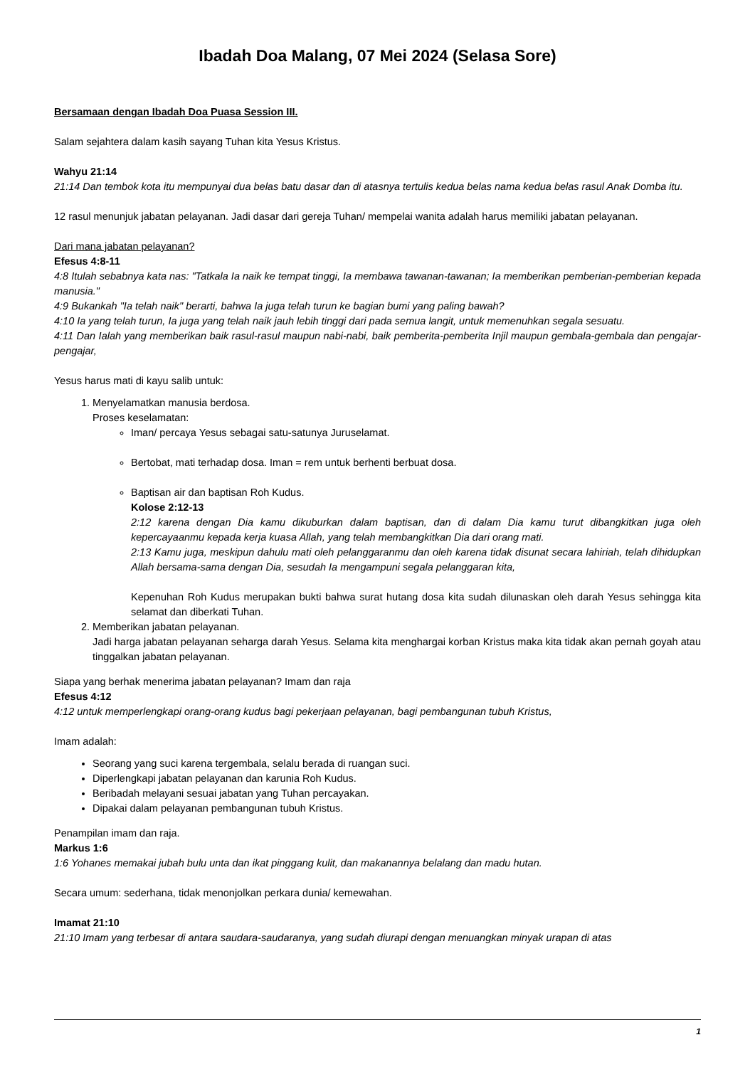Ibadah Doa Malang, 07 Mei 2024 (Selasa Sore)
Bersamaan dengan Ibadah Doa Puasa Session III.
Salam sejahtera dalam kasih sayang Tuhan kita Yesus Kristus.
Wahyu 21:14
21:14 Dan tembok kota itu mempunyai dua belas batu dasar dan di atasnya tertulis kedua belas nama kedua belas rasul Anak Domba itu.
12 rasul menunjuk jabatan pelayanan. Jadi dasar dari gereja Tuhan/ mempelai wanita adalah harus memiliki jabatan pelayanan.
Dari mana jabatan pelayanan?
Efesus 4:8-11
4:8 Itulah sebabnya kata nas: "Tatkala Ia naik ke tempat tinggi, Ia membawa tawanan-tawanan; Ia memberikan pemberian-pemberian kepada manusia."
4:9 Bukankah "Ia telah naik" berarti, bahwa Ia juga telah turun ke bagian bumi yang paling bawah?
4:10 Ia yang telah turun, Ia juga yang telah naik jauh lebih tinggi dari pada semua langit, untuk memenuhkan segala sesuatu.
4:11 Dan Ialah yang memberikan baik rasul-rasul maupun nabi-nabi, baik pemberita-pemberita Injil maupun gembala-gembala dan pengajar-pengajar,
Yesus harus mati di kayu salib untuk:
1. Menyelamatkan manusia berdosa.
Proses keselamatan:
Iman/ percaya Yesus sebagai satu-satunya Juruselamat.
Bertobat, mati terhadap dosa. Iman = rem untuk berhenti berbuat dosa.
Baptisan air dan baptisan Roh Kudus.
Kolose 2:12-13
2:12 karena dengan Dia kamu dikuburkan dalam baptisan, dan di dalam Dia kamu turut dibangkitkan juga oleh kepercayaanmu kepada kerja kuasa Allah, yang telah membangkitkan Dia dari orang mati.
2:13 Kamu juga, meskipun dahulu mati oleh pelanggaranmu dan oleh karena tidak disunat secara lahiriah, telah dihidupkan Allah bersama-sama dengan Dia, sesudah Ia mengampuni segala pelanggaran kita,
Kepenuhan Roh Kudus merupakan bukti bahwa surat hutang dosa kita sudah dilunaskan oleh darah Yesus sehingga kita selamat dan diberkati Tuhan.
2. Memberikan jabatan pelayanan.
Jadi harga jabatan pelayanan seharga darah Yesus. Selama kita menghargai korban Kristus maka kita tidak akan pernah goyah atau tinggalkan jabatan pelayanan.
Siapa yang berhak menerima jabatan pelayanan? Imam dan raja
Efesus 4:12
4:12 untuk memperlengkapi orang-orang kudus bagi pekerjaan pelayanan, bagi pembangunan tubuh Kristus,
Imam adalah:
Seorang yang suci karena tergembala, selalu berada di ruangan suci.
Diperlengkapi jabatan pelayanan dan karunia Roh Kudus.
Beribadah melayani sesuai jabatan yang Tuhan percayakan.
Dipakai dalam pelayanan pembangunan tubuh Kristus.
Penampilan imam dan raja.
Markus 1:6
1:6 Yohanes memakai jubah bulu unta dan ikat pinggang kulit, dan makanannya belalang dan madu hutan.
Secara umum: sederhana, tidak menonjolkan perkara dunia/ kemewahan.
Imamat 21:10
21:10 Imam yang terbesar di antara saudara-saudaranya, yang sudah diurapi dengan menuangkan minyak urapan di atas
1